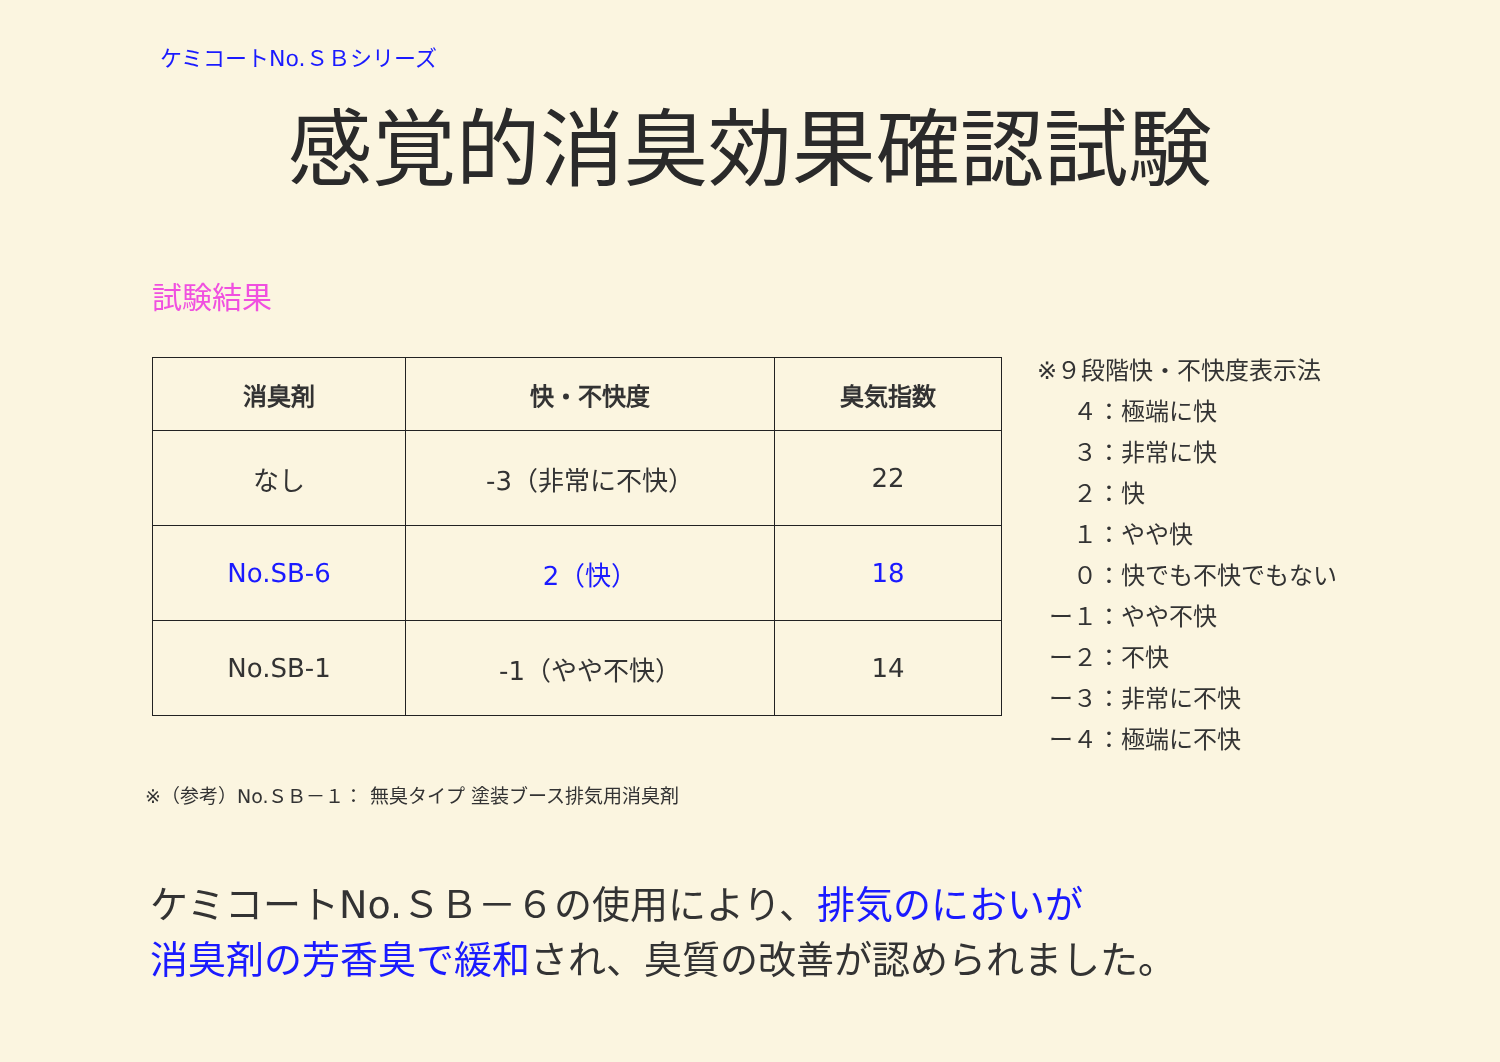ケミコートNo.ＳＢシリーズ
感覚的消臭効果確認試験
試験結果
| 消臭剤 | 快・不快度 | 臭気指数 |
| --- | --- | --- |
| なし | -3（非常に不快） | 22 |
| No.SB-6 | 2（快） | 18 |
| No.SB-1 | -1（やや不快） | 14 |
※９段階快・不快度表示法
  ４：極端に快
  ３：非常に快
  ２：快
  １：やや快
  ０：快でも不快でもない
 ー１：やや不快
 ー２：不快
 ー３：非常に不快
 ー４：極端に不快
※（参考）No.ＳＢ－１： 無臭タイプ 塗装ブース排気用消臭剤
ケミコートNo.ＳＢ－６の使用により、排気のにおいが
消臭剤の芳香臭で緩和され、臭質の改善が認められました。